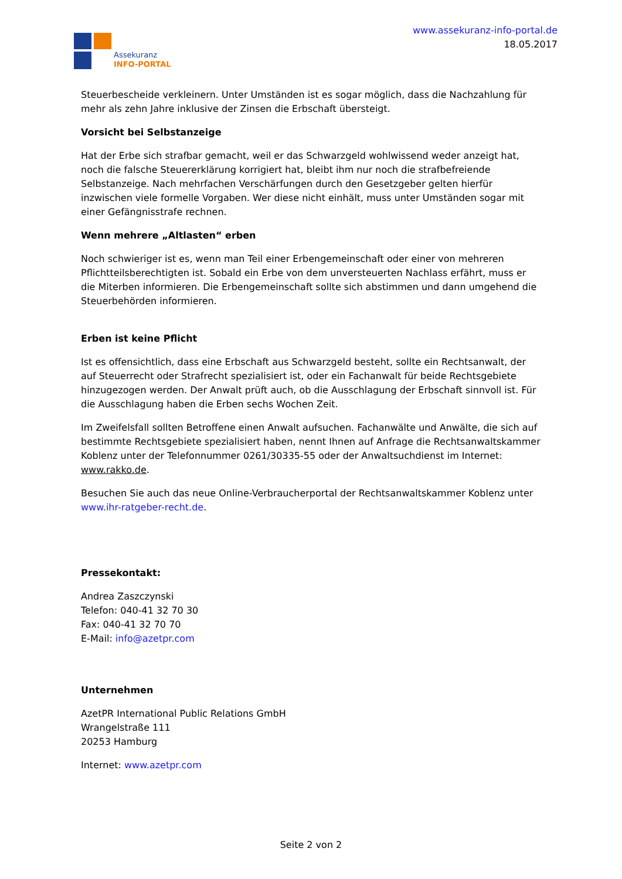Assekuranz
INFO-PORTAL
www.assekuranz-info-portal.de
18.05.2017
Steuerbescheide verkleinern. Unter Umständen ist es sogar möglich, dass die Nachzahlung für mehr als zehn Jahre inklusive der Zinsen die Erbschaft übersteigt.
Vorsicht bei Selbstanzeige
Hat der Erbe sich strafbar gemacht, weil er das Schwarzgeld wohlwissend weder anzeigt hat, noch die falsche Steuererklärung korrigiert hat, bleibt ihm nur noch die strafbefreiende Selbstanzeige. Nach mehrfachen Verschärfungen durch den Gesetzgeber gelten hierfür inzwischen viele formelle Vorgaben. Wer diese nicht einhält, muss unter Umständen sogar mit einer Gefängnisstrafe rechnen.
Wenn mehrere „Altlasten“ erben
Noch schwieriger ist es, wenn man Teil einer Erbengemeinschaft oder einer von mehreren Pflichtteilsberechtigten ist. Sobald ein Erbe von dem unversteuerten Nachlass erfährt, muss er die Miterben informieren. Die Erbengemeinschaft sollte sich abstimmen und dann umgehend die Steuerbehörden informieren.
Erben ist keine Pflicht
Ist es offensichtlich, dass eine Erbschaft aus Schwarzgeld besteht, sollte ein Rechtsanwalt, der auf Steuerrecht oder Strafrecht spezialisiert ist, oder ein Fachanwalt für beide Rechtsgebiete hinzugezogen werden. Der Anwalt prüft auch, ob die Ausschlagung der Erbschaft sinnvoll ist. Für die Ausschlagung haben die Erben sechs Wochen Zeit.
Im Zweifelsfall sollten Betroffene einen Anwalt aufsuchen. Fachanwälte und Anwälte, die sich auf bestimmte Rechtsgebiete spezialisiert haben, nennt Ihnen auf Anfrage die Rechtsanwaltskammer Koblenz unter der Telefonnummer 0261/30335-55 oder der Anwaltsuchdienst im Internet: www.rakko.de.
Besuchen Sie auch das neue Online-Verbraucherportal der Rechtsanwaltskammer Koblenz unter www.ihr-ratgeber-recht.de.
Pressekontakt:
Andrea Zaszczynski
Telefon: 040-41 32 70 30
Fax: 040-41 32 70 70
E-Mail: info@azetpr.com
Unternehmen
AzetPR International Public Relations GmbH
Wrangelstraße 111
20253 Hamburg
Internet: www.azetpr.com
Seite 2 von 2